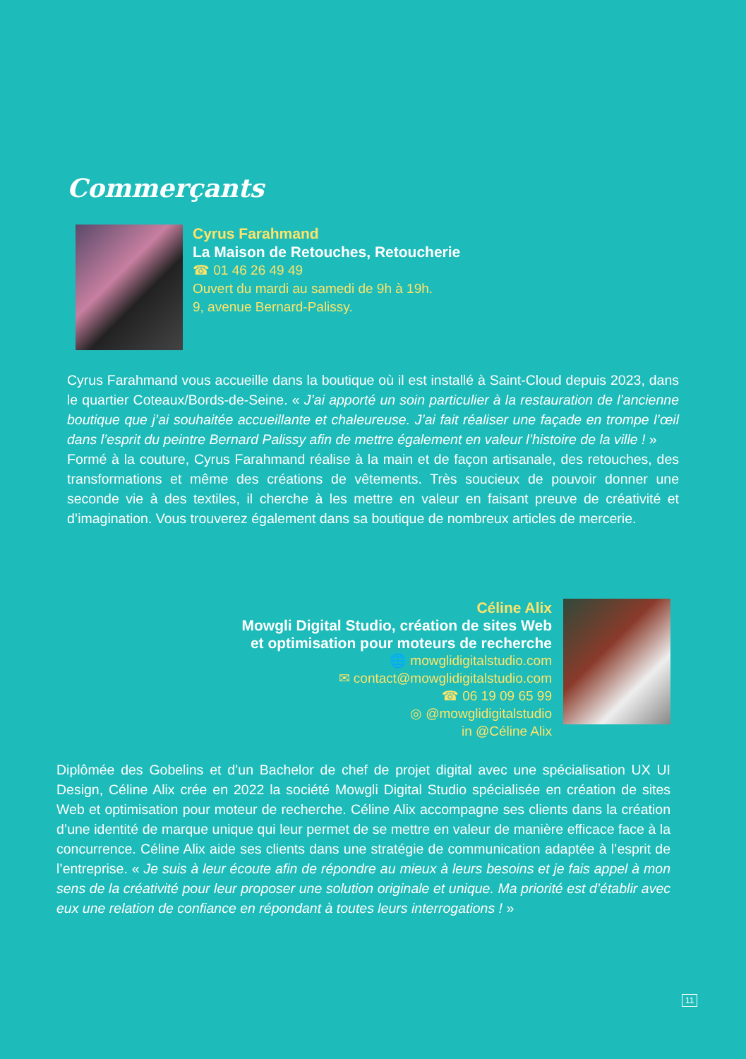Commerçants
Cyrus Farahmand
La Maison de Retouches, Retoucherie
☎ 01 46 26 49 49
Ouvert du mardi au samedi de 9h à 19h.
9, avenue Bernard-Palissy.
Cyrus Farahmand vous accueille dans la boutique où il est installé à Saint-Cloud depuis 2023, dans le quartier Coteaux/Bords-de-Seine. « J’ai apporté un soin particulier à la restauration de l’ancienne boutique que j’ai souhaitée accueillante et chaleureuse. J’ai fait réaliser une façade en trompe l’œil dans l’esprit du peintre Bernard Palissy afin de mettre également en valeur l’histoire de la ville ! »
Formé à la couture, Cyrus Farahmand réalise à la main et de façon artisanale, des retouches, des transformations et même des créations de vêtements. Très soucieux de pouvoir donner une seconde vie à des textiles, il cherche à les mettre en valeur en faisant preuve de créativité et d’imagination. Vous trouverez également dans sa boutique de nombreux articles de mercerie.
Céline Alix
Mowgli Digital Studio, création de sites Web
et optimisation pour moteurs de recherche
🌐 mowglidigitalstudio.com
✉ contact@mowglidigitalstudio.com
☎ 06 19 09 65 99
◎ @mowglidigitalstudio
in @Céline Alix
Diplômée des Gobelins et d’un Bachelor de chef de projet digital avec une spécialisation UX UI Design, Céline Alix crée en 2022 la société Mowgli Digital Studio spécialisée en création de sites Web et optimisation pour moteur de recherche. Céline Alix accompagne ses clients dans la création d’une identité de marque unique qui leur permet de se mettre en valeur de manière efficace face à la concurrence. Céline Alix aide ses clients dans une stratégie de communication adaptée à l’esprit de l’entreprise. « Je suis à leur écoute afin de répondre au mieux à leurs besoins et je fais appel à mon sens de la créativité pour leur proposer une solution originale et unique. Ma priorité est d’établir avec eux une relation de confiance en répondant à toutes leurs interrogations ! »
11